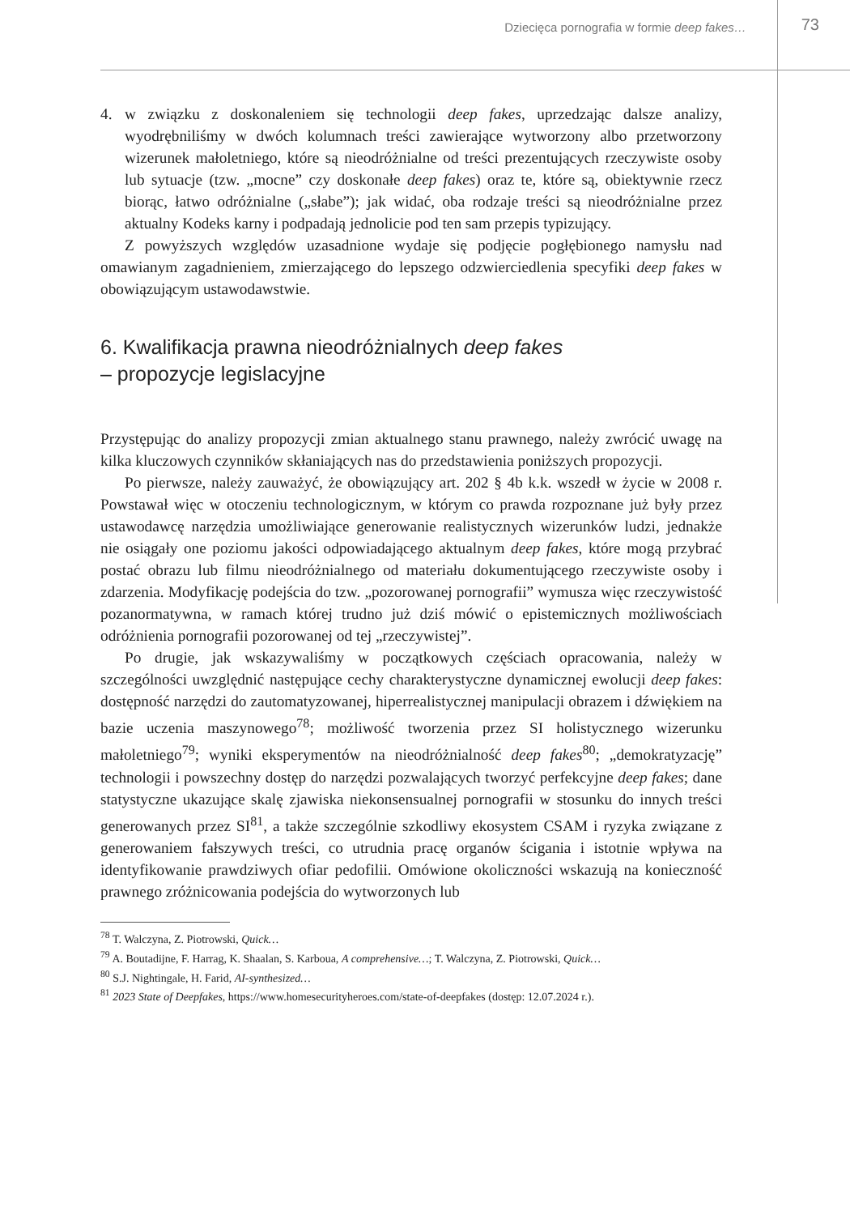Dziecięca pornografia w formie deep fakes… 73
4. w związku z doskonaleniem się technologii deep fakes, uprzedzając dalsze analizy, wyodrębniliśmy w dwóch kolumnach treści zawierające wytworzony albo przetworzony wizerunek małoletniego, które są nieodróżnialne od treści prezentujących rzeczywiste osoby lub sytuacje (tzw. „mocne” czy doskonałe deep fakes) oraz te, które są, obiektywnie rzecz biorąc, łatwo odróżnialne („słabe”); jak widać, oba rodzaje treści są nieodróżnialne przez aktualny Kodeks karny i podpadają jednolicie pod ten sam przepis typizujący.
Z powyższych względów uzasadnione wydaje się podjęcie pogłębionego namysłu nad omawianym zagadnieniem, zmierzającego do lepszego odzwierciedlenia specyfiki deep fakes w obowiązującym ustawodawstwie.
6. Kwalifikacja prawna nieodróżnialnych deep fakes
– propozycje legislacyjne
Przystępując do analizy propozycji zmian aktualnego stanu prawnego, należy zwrócić uwagę na kilka kluczowych czynników skłaniających nas do przedstawienia poniższych propozycji.
Po pierwsze, należy zauważyć, że obowiązujący art. 202 § 4b k.k. wszedł w życie w 2008 r. Powstawał więc w otoczeniu technologicznym, w którym co prawda rozpoznane już były przez ustawodawcę narzędzia umożliwiające generowanie realistycznych wizerunków ludzi, jednakże nie osiągały one poziomu jakości odpowiadającego aktualnym deep fakes, które mogą przybrać postać obrazu lub filmu nieodróżnialnego od materiału dokumentującego rzeczywiste osoby i zdarzenia. Modyfikację podejścia do tzw. „pozorowanej pornografii” wymusza więc rzeczywistość pozanormatywna, w ramach której trudno już dziś mówić o epistemicznych możliwościach odróżnienia pornografii pozorowanej od tej „rzeczywistej”.
Po drugie, jak wskazywaliśmy w początkowych częściach opracowania, należy w szczególności uwzględnić następujące cechy charakterystyczne dynamicznej ewolucji deep fakes: dostępność narzędzi do zautomatyzowanej, hiperrealistycznej manipulacji obrazem i dźwiękiem na bazie uczenia maszynowego<sup>78</sup>; możliwość tworzenia przez SI holistycznego wizerunku małoletniego<sup>79</sup>; wyniki eksperymentów na nieodróżnialność deep fakes<sup>80</sup>; „demokratyzację” technologii i powszechny dostęp do narzędzi pozwalających tworzyć perfekcyjne deep fakes; dane statystyczne ukazujące skalę zjawiska niekonsensualnej pornografii w stosunku do innych treści generowanych przez SI<sup>81</sup>, a także szczególnie szkodliwy ekosystem CSAM i ryzyka związane z generowaniem fałszywych treści, co utrudnia pracę organów ścigania i istotnie wpływa na identyfikowanie prawdziwych ofiar pedofilii. Omówione okoliczności wskazują na konieczność prawnego zróżnicowania podejścia do wytworzonych lub
<sup>78</sup> T. Walczyna, Z. Piotrowski, Quick…
<sup>79</sup> A. Boutadijne, F. Harrag, K. Shaalan, S. Karboua, A comprehensive…; T. Walczyna, Z. Piotrowski, Quick…
<sup>80</sup> S.J. Nightingale, H. Farid, AI-synthesized…
<sup>81</sup> 2023 State of Deepfakes, https://www.homesecurityheroes.com/state-of-deepfakes (dostęp: 12.07.2024 r.).